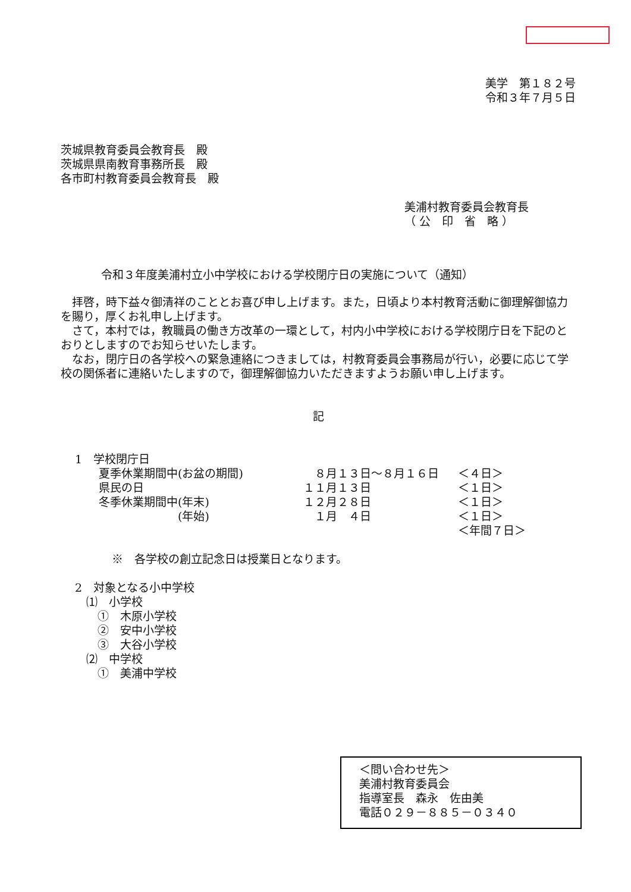美学　第１８２号
令和３年７月５日
茨城県教育委員会教育長　殿
茨城県県南教育事務所長　殿
各市町村教育委員会教育長　殿
美浦村教育委員会教育長
（ 公　印　省　略 ）
令和３年度美浦村立小中学校における学校閉庁日の実施について（通知）
　拝啓，時下益々御清祥のこととお喜び申し上げます。また，日頃より本村教育活動に御理解御協力を賜り，厚くお礼申し上げます。
　さて，本村では，教職員の働き方改革の一環として，村内小中学校における学校閉庁日を下記のとおりとしますのでお知らせいたします。
　なお，閉庁日の各学校への緊急連絡につきましては，村教育委員会事務局が行い，必要に応じて学校の関係者に連絡いたしますので，御理解御協力いただきますようお願い申し上げます。
記
1　学校閉庁日
| 夏季休業期間中(お盆の期間) | ８月１３日～８月１６日 | ＜４日＞ |
| 県民の日 | １１月１３日 | ＜１日＞ |
| 冬季休業期間中(年末) | １２月２８日 | ＜１日＞ |
| (年始) | １月 ４日 | ＜１日＞ |
| | | ＜年間７日＞ |
※　各学校の創立記念日は授業日となります。
2　対象となる小中学校
　⑴　小学校
　　①　木原小学校
　　②　安中小学校
　　③　大谷小学校
　⑵　中学校
　　①　美浦中学校
＜問い合わせ先＞
美浦村教育委員会
指導室長　森永　佐由美
電話０２９－８８５－０３４０